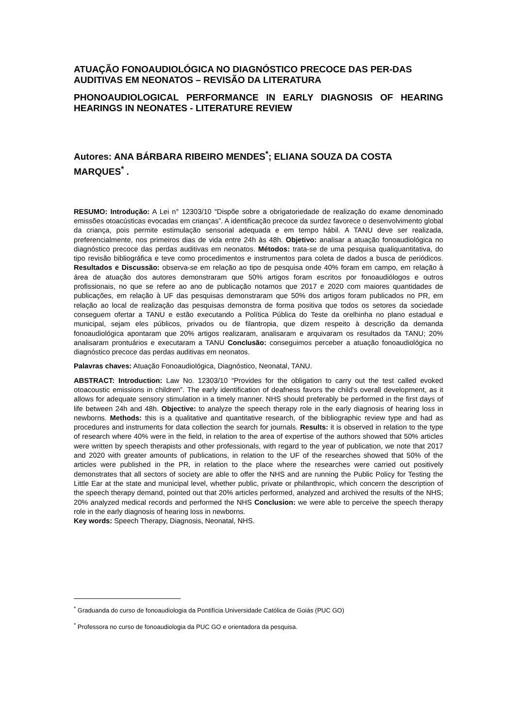ATUAÇÃO FONOAUDIOLÓGICA NO DIAGNÓSTICO PRECOCE DAS PER-DAS AUDITIVAS EM NEONATOS – REVISÃO DA LITERATURA
PHONOAUDIOLOGICAL PERFORMANCE IN EARLY DIAGNOSIS OF HEARING HEARINGS IN NEONATES - LITERATURE REVIEW
Autores: ANA BÁRBARA RIBEIRO MENDES<sup>*</sup>; ELIANA SOUZA DA COSTA MARQUES<sup>*</sup> .
RESUMO: Introdução: A Lei n° 12303/10 “Dispõe sobre a obrigatoriedade de realização do exame denominado emissões otoacústicas evocadas em crianças”. A identificação precoce da surdez favorece o desenvolvimento global da criança, pois permite estimulação sensorial adequada e em tempo hábil. A TANU deve ser realizada, preferencialmente, nos primeiros dias de vida entre 24h às 48h. Objetivo: analisar a atuação fonoaudiológica no diagnóstico precoce das perdas auditivas em neonatos. Métodos: trata-se de uma pesquisa qualiquantitativa, do tipo revisão bibliográfica e teve como procedimentos e instrumentos para coleta de dados a busca de periódicos. Resultados e Discussão: observa-se em relação ao tipo de pesquisa onde 40% foram em campo, em relação à área de atuação dos autores demonstraram que 50% artigos foram escritos por fonoaudiólogos e outros profissionais, no que se refere ao ano de publicação notamos que 2017 e 2020 com maiores quantidades de publicações, em relação à UF das pesquisas demonstraram que 50% dos artigos foram publicados no PR, em relação ao local de realização das pesquisas demonstra de forma positiva que todos os setores da sociedade conseguem ofertar a TANU e estão executando a Política Pública do Teste da orelhinha no plano estadual e municipal, sejam eles públicos, privados ou de filantropia, que dizem respeito à descrição da demanda fonoaudiológica apontaram que 20% artigos realizaram, analisaram e arquivaram os resultados da TANU; 20% analisaram prontuários e executaram a TANU Conclusão: conseguimos perceber a atuação fonoaudiológica no diagnóstico precoce das perdas auditivas em neonatos.
Palavras chaves: Atuação Fonoaudiológica, Diagnóstico, Neonatal, TANU.
ABSTRACT: Introduction: Law No. 12303/10 “Provides for the obligation to carry out the test called evoked otoacoustic emissions in children”. The early identification of deafness favors the child's overall development, as it allows for adequate sensory stimulation in a timely manner. NHS should preferably be performed in the first days of life between 24h and 48h. Objective: to analyze the speech therapy role in the early diagnosis of hearing loss in newborns. Methods: this is a qualitative and quantitative research, of the bibliographic review type and had as procedures and instruments for data collection the search for journals. Results: it is observed in relation to the type of research where 40% were in the field, in relation to the area of expertise of the authors showed that 50% articles were written by speech therapists and other professionals, with regard to the year of publication, we note that 2017 and 2020 with greater amounts of publications, in relation to the UF of the researches showed that 50% of the articles were published in the PR, in relation to the place where the researches were carried out positively demonstrates that all sectors of society are able to offer the NHS and are running the Public Policy for Testing the Little Ear at the state and municipal level, whether public, private or philanthropic, which concern the description of the speech therapy demand, pointed out that 20% articles performed, analyzed and archived the results of the NHS; 20% analyzed medical records and performed the NHS Conclusion: we were able to perceive the speech therapy role in the early diagnosis of hearing loss in newborns.
Key words: Speech Therapy, Diagnosis, Neonatal, NHS.
<sup>*</sup> Graduanda do curso de fonoaudiologia da Pontifícia Universidade Católica de Goiás (PUC GO)
<sup>*</sup> Professora no curso de fonoaudiologia da PUC GO e orientadora da pesquisa.